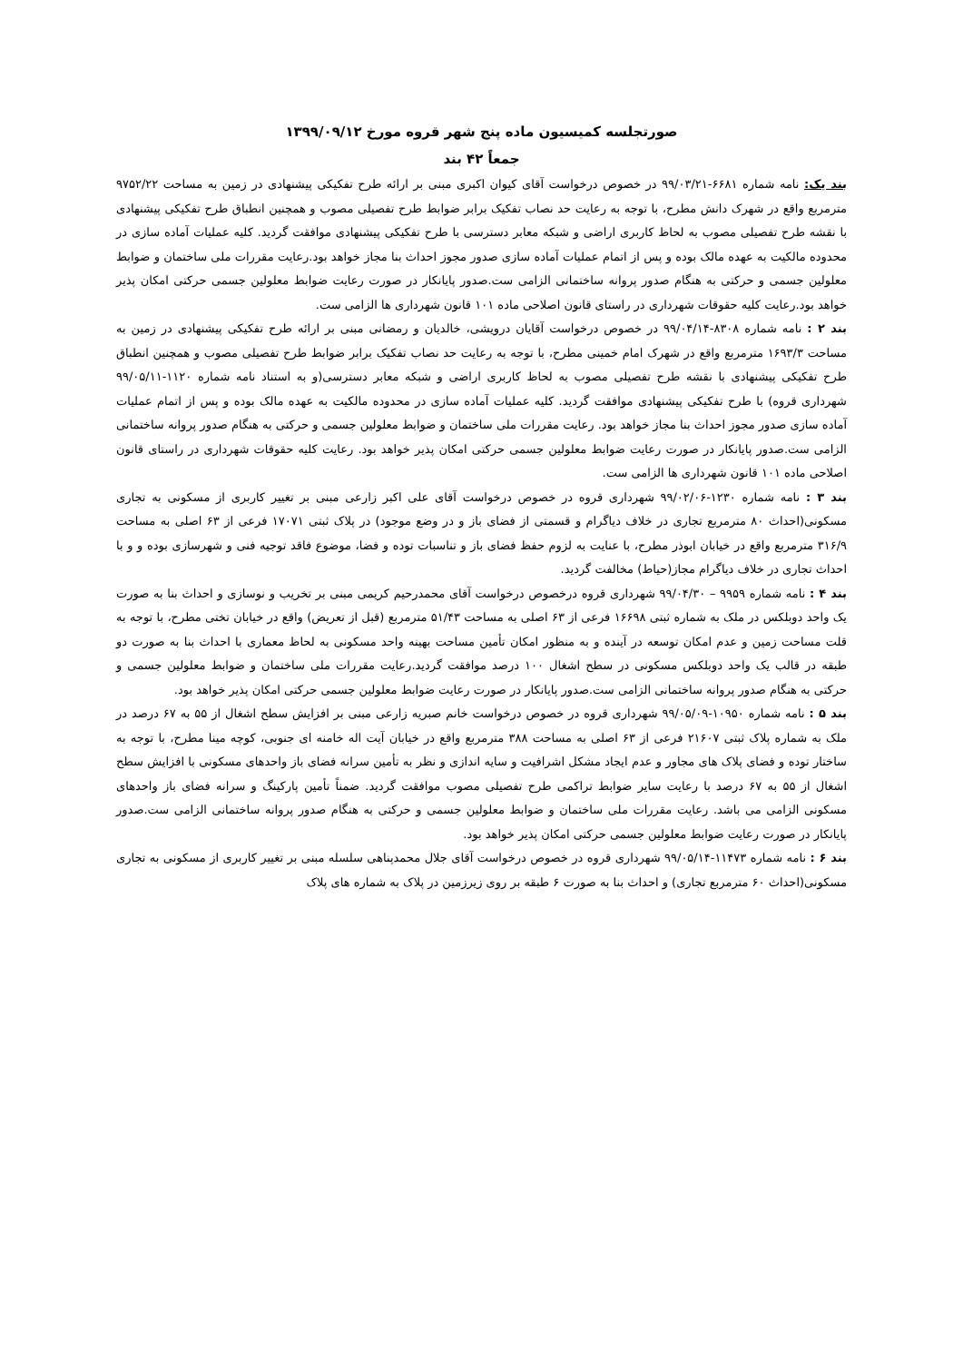صورتجلسه کمیسیون ماده پنج شهر قروه مورخ ۱۳۹۹/۰۹/۱۲
جمعاً ۴۲ بند
بند یک: نامه شماره ۶۶۸۱-۹۹/۰۳/۲۱ در خصوص درخواست آقای کیوان اکبری مبنی بر ارائه طرح تفکیکی پیشنهادی در زمین به مساحت ۹۷۵۲/۲۲ مترمربع واقع در شهرک دانش مطرح، با توجه به رعایت حد نصاب تفکیک برابر ضوابط طرح تفصیلی مصوب و همچنین انطباق طرح تفکیکی پیشنهادی با نقشه طرح تفصیلی مصوب به لحاظ کاربری اراضی و شبکه معابر دسترسی با طرح تفکیکی پیشنهادی موافقت گردید. کلیه عملیات آماده سازی در محدوده مالکیت به عهده مالک بوده و پس از اتمام عملیات آماده سازی صدور مجوز احداث بنا مجاز خواهد بود.رعایت مقررات ملی ساختمان و ضوابط معلولین جسمی و حرکتی به هنگام صدور پروانه ساختمانی الزامی ست.صدور پایانکار در صورت رعایت ضوابط معلولین جسمی حرکتی امکان پذیر خواهد بود.رعایت کلیه حقوقات شهرداری در راستای قانون اصلاحی ماده ۱۰۱ قانون شهرداری ها الزامی ست.
بند ۲ : نامه شماره ۸۳۰۸-۹۹/۰۴/۱۴ در خصوص درخواست آقایان درویشی، خالدیان و رمضانی مبنی بر ارائه طرح تفکیکی پیشنهادی در زمین به مساحت ۱۶۹۳/۳ مترمربع واقع در شهرک امام خمینی مطرح، با توجه به رعایت حد نصاب تفکیک برابر ضوابط طرح تفصیلی مصوب و همچنین انطباق طرح تفکیکی پیشنهادی با نقشه طرح تفصیلی مصوب به لحاظ کاربری اراضی و شبکه معابر دسترسی(و به استناد نامه شماره ۱۱۲۰-۹۹/۰۵/۱۱ شهرداری قروه) با طرح تفکیکی پیشنهادی موافقت گردید. کلیه عملیات آماده سازی در محدوده مالکیت به عهده مالک بوده و پس از اتمام عملیات آماده سازی صدور مجوز احداث بنا مجاز خواهد بود. رعایت مقررات ملی ساختمان و ضوابط معلولین جسمی و حرکتی به هنگام صدور پروانه ساختمانی الزامی ست.صدور پایانکار در صورت رعایت ضوابط معلولین جسمی حرکتی امکان پذیر خواهد بود. رعایت کلیه حقوقات شهرداری در راستای قانون اصلاحی ماده ۱۰۱ قانون شهرداری ها الزامی ست.
بند ۳ : نامه شماره ۱۲۳۰-۹۹/۰۲/۰۶ شهرداری قروه در خصوص درخواست آقای علی اکبر زارعی مبنی بر تغییر کاربری از مسکونی به تجاری مسکونی(احداث ۸۰ مترمربع تجاری در خلاف دیاگرام و قسمتی از فضای باز و در وضع موجود) در پلاک ثبتی ۱۷۰۷۱ فرعی از ۶۳ اصلی به مساحت ۳۱۶/۹ مترمربع واقع در خیابان ابوذر مطرح، با عنایت به لزوم حفظ فضای باز و تناسبات توده و فضا، موضوع فاقد توجیه فنی و شهرسازی بوده و و با احداث تجاری در خلاف دیاگرام مجاز(حیاط) مخالفت گردید.
بند ۴ : نامه شماره ۹۹۵۹ – ۹۹/۰۴/۳۰ شهرداری قروه درخصوص درخواست آقای محمدرحیم کریمی مبنی بر تخریب و نوسازی و احداث بنا به صورت یک واحد دوبلکس در ملک به شماره ثبتی ۱۶۶۹۸ فرعی از ۶۳ اصلی به مساحت ۵۱/۴۳ مترمربع (قبل از تعریض) واقع در خیابان تختی مطرح، با توجه به قلت مساحت زمین و عدم امکان توسعه در آینده و به منظور امکان تأمین مساحت بهینه واحد مسکونی به لحاظ معماری با احداث بنا به صورت دو طبقه در قالب یک واحد دوبلکس مسکونی در سطح اشغال ۱۰۰ درصد موافقت گردید.رعایت مقررات ملی ساختمان و ضوابط معلولین جسمی و حرکتی به هنگام صدور پروانه ساختمانی الزامی ست.صدور پایانکار در صورت رعایت ضوابط معلولین جسمی حرکتی امکان پذیر خواهد بود.
بند ۵ : نامه شماره ۱۰۹۵۰-۹۹/۰۵/۰۹ شهرداری قروه در خصوص درخواست خانم صبریه زارعی مبنی بر افزایش سطح اشغال از ۵۵ به ۶۷ درصد در ملک به شماره پلاک ثبتی ۲۱۶۰۷ فرعی از ۶۳ اصلی به مساحت ۳۸۸ مترمربع واقع در خیابان آیت اله خامنه ای جنوبی، کوچه مینا مطرح، با توجه به ساختار توده و فضای پلاک های مجاور و عدم ایجاد مشکل اشرافیت و سایه اندازی و نظر به تأمین سرانه فضای باز واحدهای مسکونی با افزایش سطح اشغال از ۵۵ به ۶۷ درصد با رعایت سایر ضوابط تراکمی طرح تفصیلی مصوب موافقت گردید. ضمناً تأمین پارکینگ و سرانه فضای باز واحدهای مسکونی الزامی می باشد. رعایت مقررات ملی ساختمان و ضوابط معلولین جسمی و حرکتی به هنگام صدور پروانه ساختمانی الزامی ست.صدور پایانکار در صورت رعایت ضوابط معلولین جسمی حرکتی امکان پذیر خواهد بود.
بند ۶ : نامه شماره ۱۱۴۷۳-۹۹/۰۵/۱۴ شهرداری قروه در خصوص درخواست آقای جلال محمدپناهی سلسله مبنی بر تغییر کاربری از مسکونی به تجاری مسکونی(احداث ۶۰ مترمربع تجاری) و احداث بنا به صورت ۶ طبقه بر روی زیرزمین در پلاک به شماره های پلاک